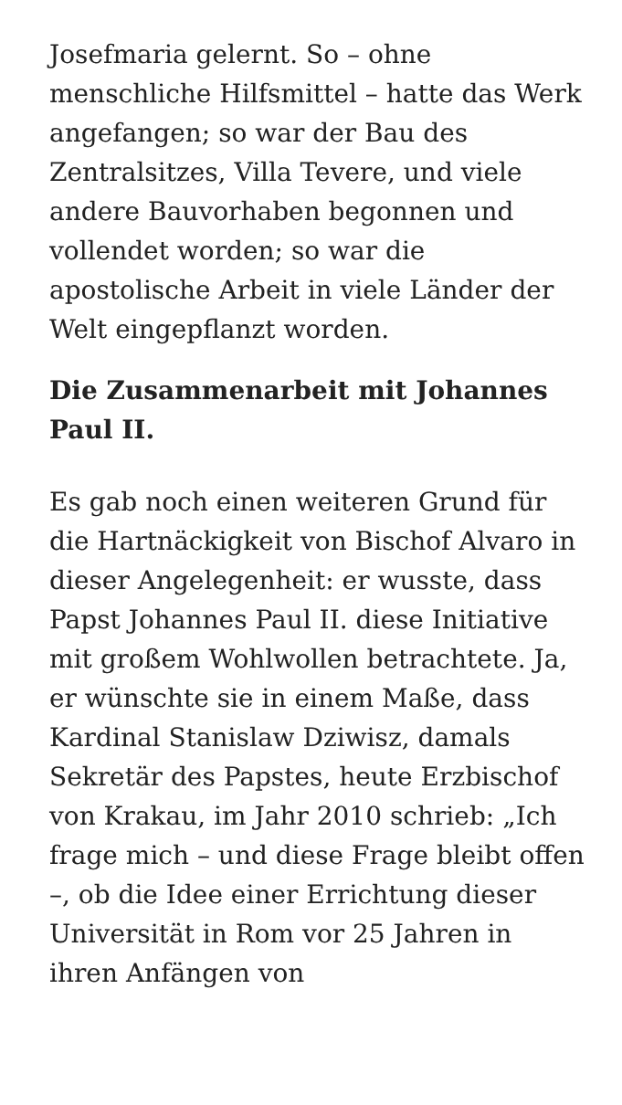Josefmaria gelernt. So – ohne menschliche Hilfsmittel – hatte das Werk angefangen; so war der Bau des Zentralsitzes, Villa Tevere, und viele andere Bauvorhaben begonnen und vollendet worden; so war die apostolische Arbeit in viele Länder der Welt eingepflanzt worden.
Die Zusammenarbeit mit Johannes Paul II.
Es gab noch einen weiteren Grund für die Hartnäckigkeit von Bischof Alvaro in dieser Angelegenheit: er wusste, dass Papst Johannes Paul II. diese Initiative mit großem Wohlwollen betrachtete. Ja, er wünschte sie in einem Maße, dass Kardinal Stanislaw Dziwisz, damals Sekretär des Papstes, heute Erzbischof von Krakau, im Jahr 2010 schrieb: „Ich frage mich – und diese Frage bleibt offen –, ob die Idee einer Errichtung dieser Universität in Rom vor 25 Jahren in ihren Anfängen von